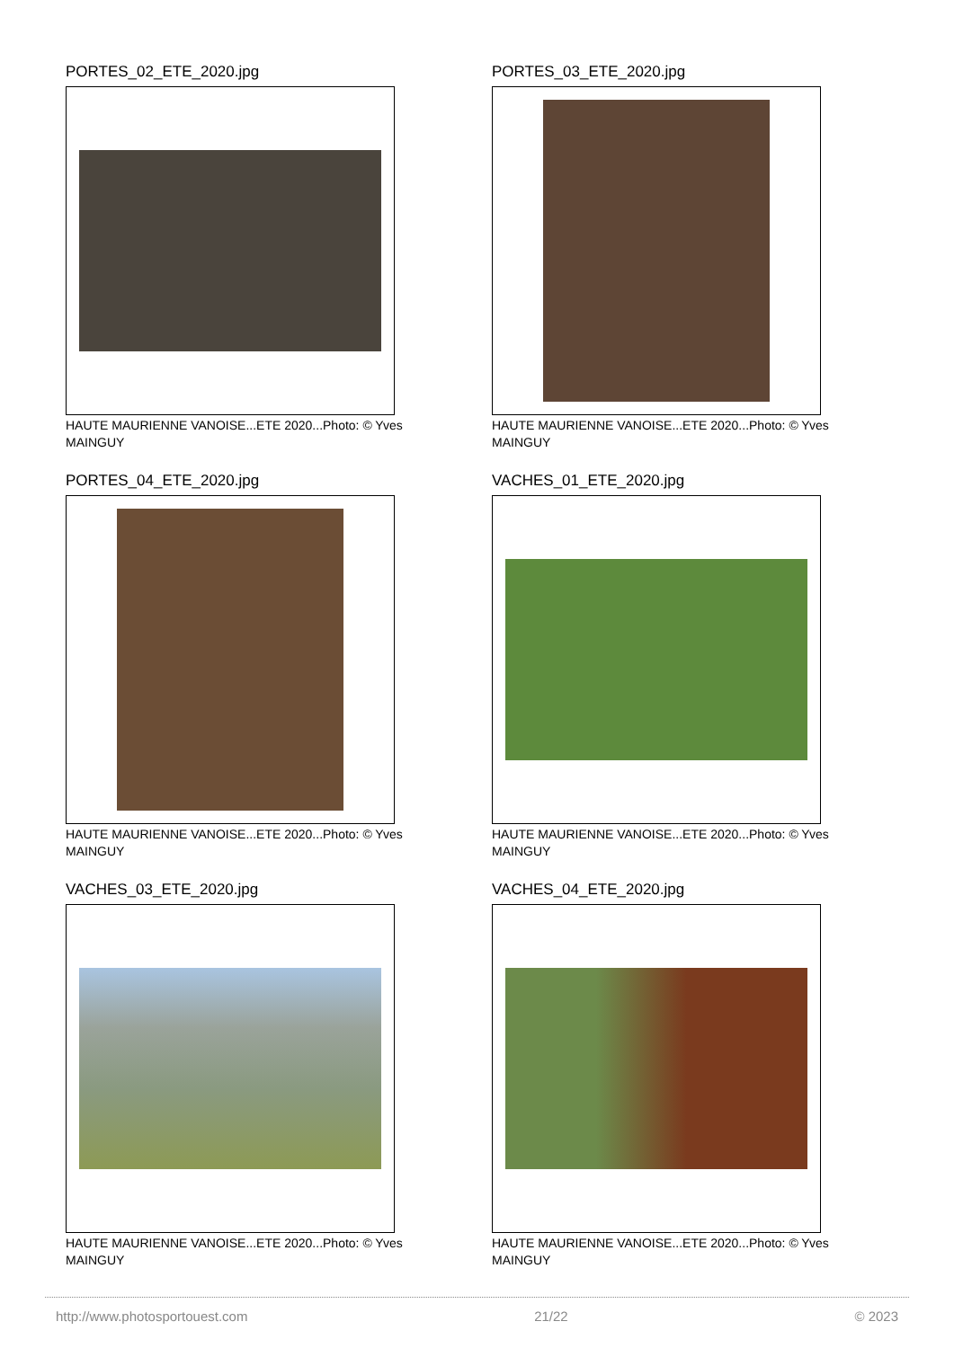PORTES_02_ETE_2020.jpg
HAUTE MAURIENNE VANOISE...ETE 2020...Photo: © Yves MAINGUY
PORTES_03_ETE_2020.jpg
HAUTE MAURIENNE VANOISE...ETE 2020...Photo: © Yves MAINGUY
PORTES_04_ETE_2020.jpg
HAUTE MAURIENNE VANOISE...ETE 2020...Photo: © Yves MAINGUY
VACHES_01_ETE_2020.jpg
HAUTE MAURIENNE VANOISE...ETE 2020...Photo: © Yves MAINGUY
VACHES_03_ETE_2020.jpg
HAUTE MAURIENNE VANOISE...ETE 2020...Photo: © Yves MAINGUY
VACHES_04_ETE_2020.jpg
HAUTE MAURIENNE VANOISE...ETE 2020...Photo: © Yves MAINGUY
http://www.photosportouest.com 21/22 © 2023